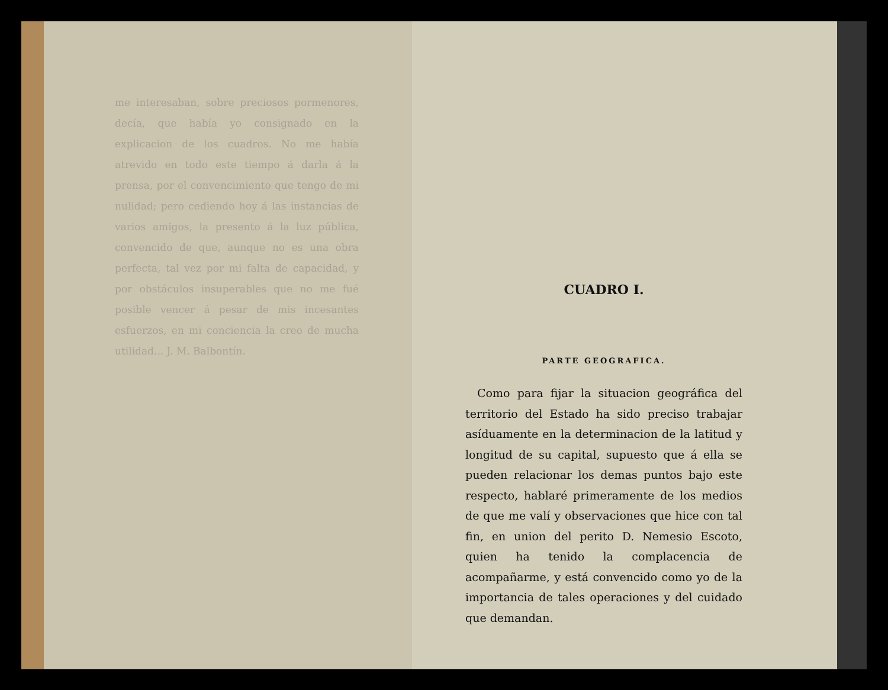me interesaban, sobre preciosos pormenores, decía, que había yo consignado en la explicacion de los cuadros. No me había atrevido en todo este tiempo á darla á la prensa, por el convencimiento que tengo de mi nulidad; pero cediendo hoy á las instancias de varios amigos, la presento á la luz pública, convencido de que, aunque no es una obra perfecta, tal vez por mi falta de capacidad, y por obstáculos insuperables que no me fué posible vencer á pesar de mis incesantes esfuerzos, en mi conciencia la creo de mucha utilidad... J. M. Balbontín.
CUADRO I.
PARTE GEOGRAFICA.
Como para fijar la situacion geográfica del territorio del Estado ha sido preciso trabajar asíduamente en la determinacion de la latitud y longitud de su capital, supuesto que á ella se pueden relacionar los demas puntos bajo este respecto, hablaré primeramente de los medios de que me valí y observaciones que hice con tal fin, en union del perito D. Nemesio Escoto, quien ha tenido la complacencia de acompañarme, y está convencido como yo de la importancia de tales operaciones y del cuidado que demandan.